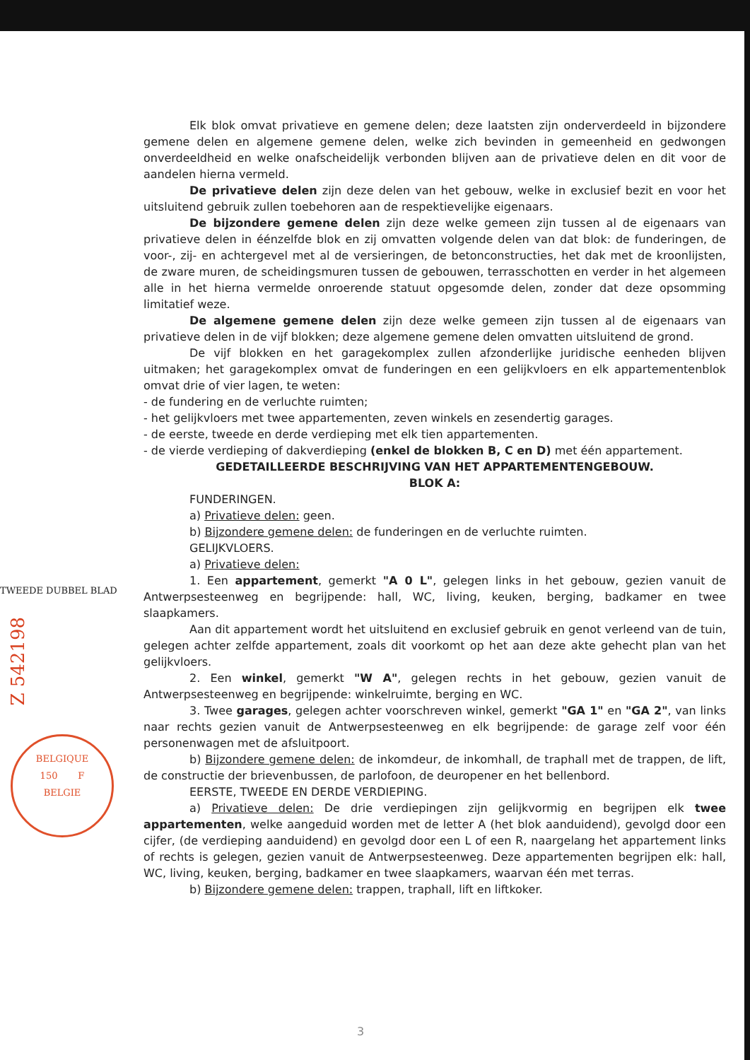Elk blok omvat privatieve en gemene delen; deze laatsten zijn onderverdeeld in bijzondere gemene delen en algemene gemene delen, welke zich bevinden in gemeenheid en gedwongen onverdeeldheid en welke onafscheidelijk verbonden blijven aan de privatieve delen en dit voor de aandelen hierna vermeld.
De privatieve delen zijn deze delen van het gebouw, welke in exclusief bezit en voor het uitsluitend gebruik zullen toebehoren aan de respektievelijke eigenaars.
De bijzondere gemene delen zijn deze welke gemeen zijn tussen al de eigenaars van privatieve delen in éénzelfde blok en zij omvatten volgende delen van dat blok: de funderingen, de voor-, zij- en achtergevel met al de versieringen, de betonconstructies, het dak met de kroonlijsten, de zware muren, de scheidingsmuren tussen de gebouwen, terrasschotten en verder in het algemeen alle in het hierna vermelde onroerende statuut opgesomde delen, zonder dat deze opsomming limitatief weze.
De algemene gemene delen zijn deze welke gemeen zijn tussen al de eigenaars van privatieve delen in de vijf blokken; deze algemene gemene delen omvatten uitsluitend de grond.
De vijf blokken en het garagekomplex zullen afzonderlijke juridische eenheden blijven uitmaken; het garagekomplex omvat de funderingen en een gelijkvloers en elk appartementenblok omvat drie of vier lagen, te weten:
- de fundering en de verluchte ruimten;
- het gelijkvloers met twee appartementen, zeven winkels en zesendertig garages.
- de eerste, tweede en derde verdieping met elk tien appartementen.
- de vierde verdieping of dakverdieping (enkel de blokken B, C en D) met één appartement.
GEDETAILLEERDE BESCHRIJVING VAN HET APPARTEMENTENGEBOUW.
BLOK A:
FUNDERINGEN.
a) Privatieve delen: geen.
b) Bijzondere gemene delen: de funderingen en de verluchte ruimten.
GELIJKVLOERS.
a) Privatieve delen:
1. Een appartement, gemerkt "A 0 L", gelegen links in het gebouw, gezien vanuit de Antwerpsesteenweg en begrijpende: hall, WC, living, keuken, berging, badkamer en twee slaapkamers.
Aan dit appartement wordt het uitsluitend en exclusief gebruik en genot verleend van de tuin, gelegen achter zelfde appartement, zoals dit voorkomt op het aan deze akte gehecht plan van het gelijkvloers.
2. Een winkel, gemerkt "W A", gelegen rechts in het gebouw, gezien vanuit de Antwerpsesteenweg en begrijpende: winkelruimte, berging en WC.
3. Twee garages, gelegen achter voorschreven winkel, gemerkt "GA 1" en "GA 2", van links naar rechts gezien vanuit de Antwerpsesteenweg en elk begrijpende: de garage zelf voor één personenwagen met de afsluitpoort.
b) Bijzondere gemene delen: de inkomdeur, de inkomhall, de traphall met de trappen, de lift, de constructie der brievenbussen, de parlofoon, de deuropener en het bellenbord.
EERSTE, TWEEDE EN DERDE VERDIEPING.
a) Privatieve delen: De drie verdiepingen zijn gelijkvormig en begrijpen elk twee appartementen, welke aangeduid worden met de letter A (het blok aanduidend), gevolgd door een cijfer, (de verdieping aanduidend) en gevolgd door een L of een R, naargelang het appartement links of rechts is gelegen, gezien vanuit de Antwerpsesteenweg. Deze appartementen begrijpen elk: hall, WC, living, keuken, berging, badkamer en twee slaapkamers, waarvan één met terras.
b) Bijzondere gemene delen: trappen, traphall, lift en liftkoker.
TWEEDE DUBBEL BLAD
Z 542198
BELGIQUE
150 F
BELGIE
3